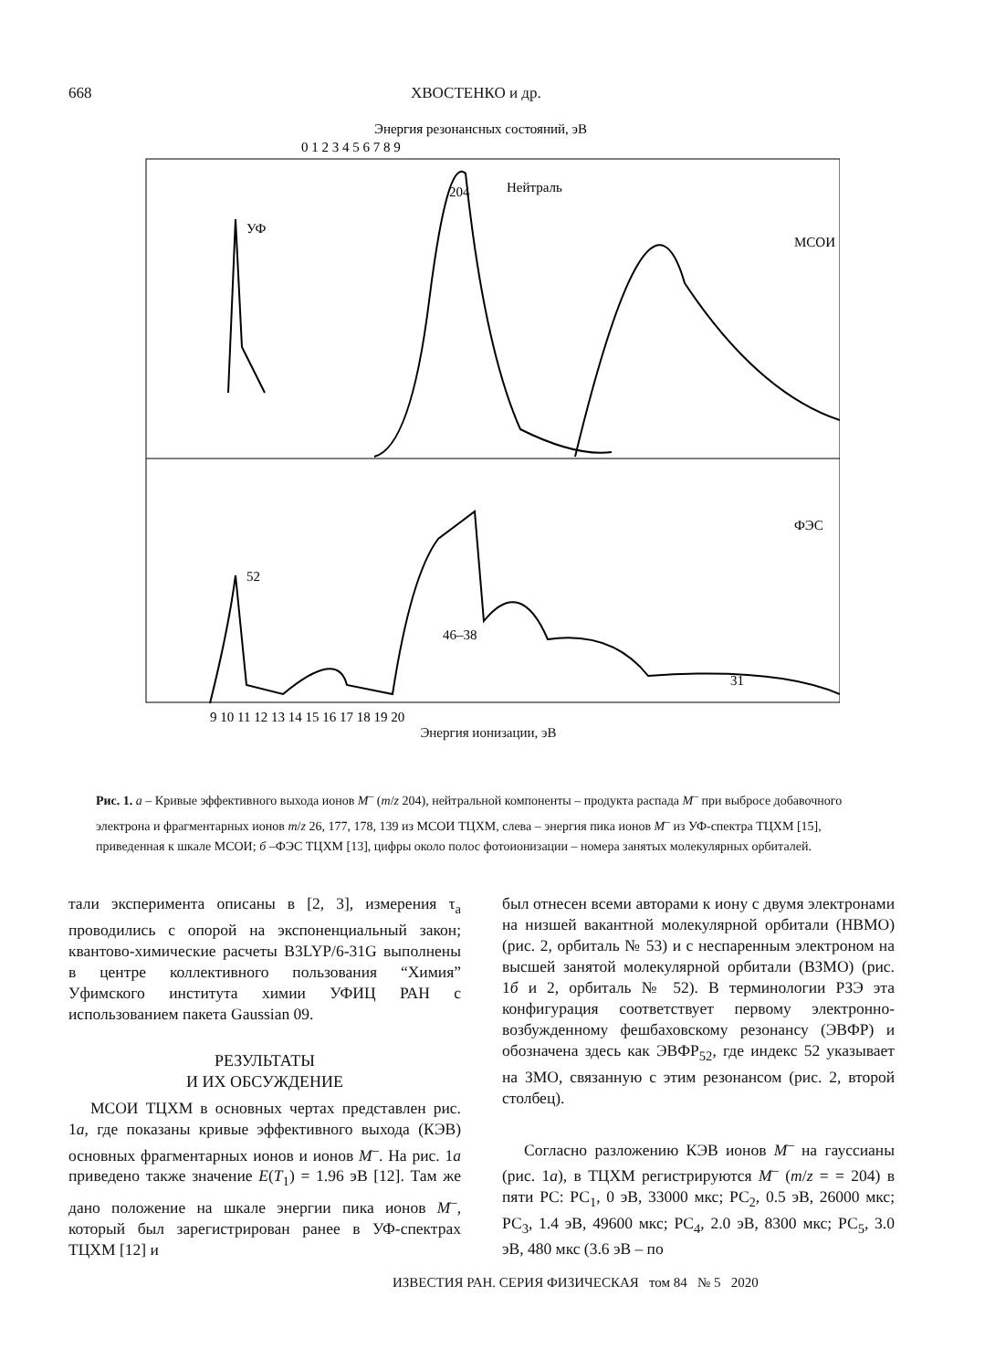668 ХВОСТЕНКО и др.
Энергия резонансных состояний, эВ
0 1 2 3 4 5 6 7 8 9
УФ
204
Нейтраль
МСОИ
ФЭС
52
46–38
31
9 10 11 12 13 14 15 16 17 18 19 20
Энергия ионизации, эВ
Рис. 1. а – Кривые эффективного выхода ионов M<sup>–</sup> (m/z 204), нейтральной компоненты – продукта распада M<sup>–</sup> при выбросе добавочного электрона и фрагментарных ионов m/z 26, 177, 178, 139 из МСОИ ТЦХМ, слева – энергия пика ионов M<sup>–</sup> из УФ-спектра ТЦХМ [15], приведенная к шкале МСОИ; б –ФЭС ТЦХМ [13], цифры около полос фотоионизации – номера занятых молекулярных орбиталей.
тали эксперимента описаны в [2, 3], измерения τ<sub>a</sub> проводились с опорой на экспоненциальный закон; квантово-химические расчеты B3LYP/6-31G выполнены в центре коллективного пользования “Химия” Уфимского института химии УФИЦ РАН с использованием пакета Gaussian 09.
РЕЗУЛЬТАТЫ
И ИХ ОБСУЖДЕНИЕ
МСОИ ТЦХМ в основных чертах представлен рис. 1а, где показаны кривые эффективного выхода (КЭВ) основных фрагментарных ионов и ионов M<sup>–</sup>. На рис. 1а приведено также значение E(T<sub>1</sub>) = 1.96 эВ [12]. Там же дано положение на шкале энергии пика ионов M<sup>–</sup>, который был зарегистрирован ранее в УФ-спектрах ТЦХМ [12] и
был отнесен всеми авторами к иону с двумя электронами на низшей вакантной молекулярной орбитали (НВМО) (рис. 2, орбиталь № 53) и с неспаренным электроном на высшей занятой молекулярной орбитали (ВЗМО) (рис. 1б и 2, орбиталь № 52). В терминологии РЗЭ эта конфигурация соответствует первому электронно-возбужденному фешбаховскому резонансу (ЭВФР) и обозначена здесь как ЭВФР<sub>52</sub>, где индекс 52 указывает на ЗМО, связанную с этим резонансом (рис. 2, второй столбец).
Согласно разложению КЭВ ионов M<sup>–</sup> на гауссианы (рис. 1а), в ТЦХМ регистрируются M<sup>–</sup> (m/z = = 204) в пяти РС: РС<sub>1</sub>, 0 эВ, 33000 мкс; РС<sub>2</sub>, 0.5 эВ, 26000 мкс; РС<sub>3</sub>, 1.4 эВ, 49600 мкс; РС<sub>4</sub>, 2.0 эВ, 8300 мкс; РС<sub>5</sub>, 3.0 эВ, 480 мкс (3.6 эВ – по
ИЗВЕСТИЯ РАН. СЕРИЯ ФИЗИЧЕСКАЯ том 84 № 5 2020